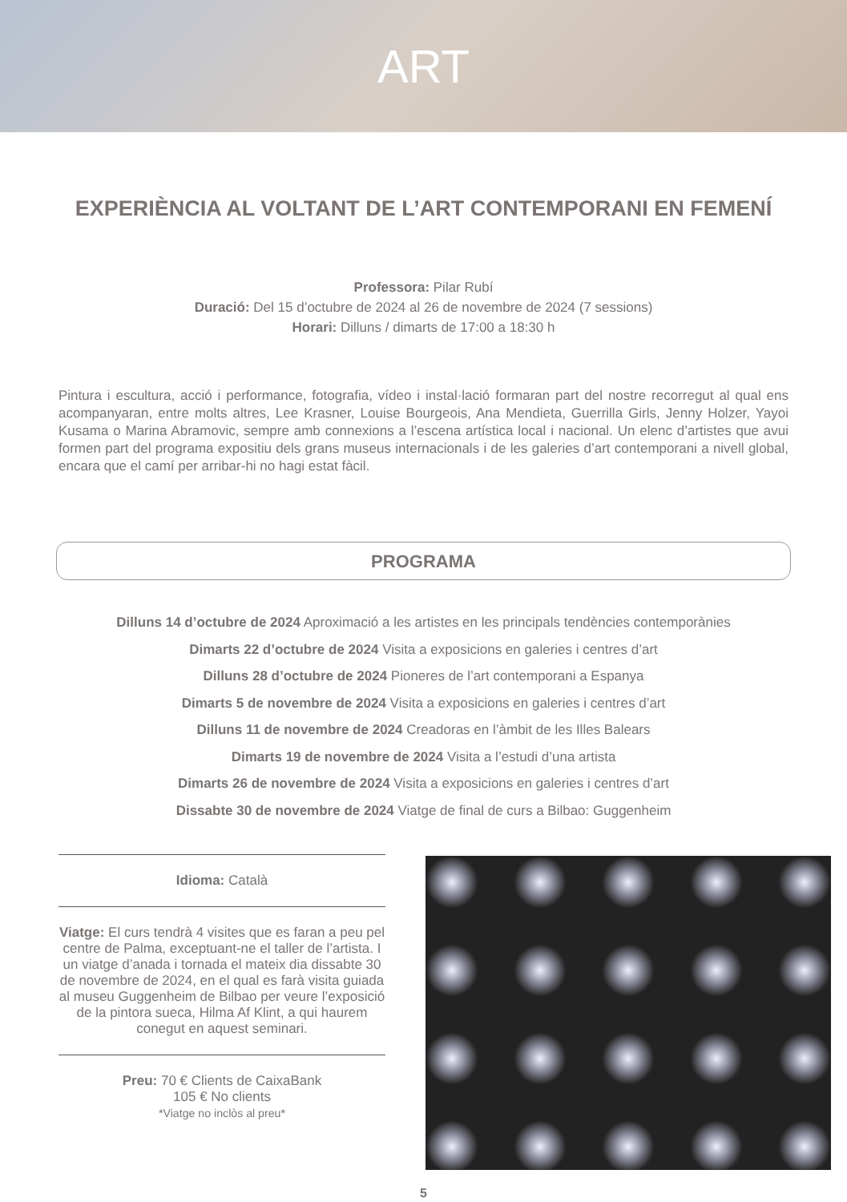ART
EXPERIÈNCIA AL VOLTANT DE L’ART CONTEMPORANI EN FEMENÍ
Professora: Pilar Rubí
Duració: Del 15 d’octubre de 2024 al 26 de novembre de 2024 (7 sessions)
Horari: Dilluns / dimarts de 17:00 a 18:30 h
Pintura i escultura, acció i performance, fotografia, vídeo i instal·lació formaran part del nostre recorregut al qual ens acompanyaran, entre molts altres, Lee Krasner, Louise Bourgeois, Ana Mendieta, Guerrilla Girls, Jenny Holzer, Yayoi Kusama o Marina Abramovic, sempre amb connexions a l’escena artística local i nacional. Un elenc d’artistes que avui formen part del programa expositiu dels grans museus internacionals i de les galeries d’art contemporani a nivell global, encara que el camí per arribar-hi no hagi estat fàcil.
PROGRAMA
Dilluns 14 d’octubre de 2024 Aproximació a les artistes en les principals tendències contemporànies
Dimarts 22 d’octubre de 2024 Visita a exposicions en galeries i centres d’art
Dilluns 28 d’octubre de 2024 Pioneres de l’art contemporani a Espanya
Dimarts 5 de novembre de 2024 Visita a exposicions en galeries i centres d’art
Dilluns 11 de novembre de 2024 Creadoras en l’àmbit de les Illes Balears
Dimarts 19 de novembre de 2024 Visita a l’estudi d’una artista
Dimarts 26 de novembre de 2024 Visita a exposicions en galeries i centres d’art
Dissabte 30 de novembre de 2024 Viatge de final de curs a Bilbao: Guggenheim
Idioma: Català
Viatge: El curs tendrà 4 visites que es faran a peu pel centre de Palma, exceptuant-ne el taller de l’artista. I un viatge d’anada i tornada el mateix dia dissabte 30 de novembre de 2024, en el qual es farà visita guiada al museu Guggenheim de Bilbao per veure l’exposició de la pintora sueca, Hilma Af Klint, a qui haurem conegut en aquest seminari.
Preu: 70 € Clients de CaixaBank
105 € No clients
*Viatge no inclòs al preu*
5